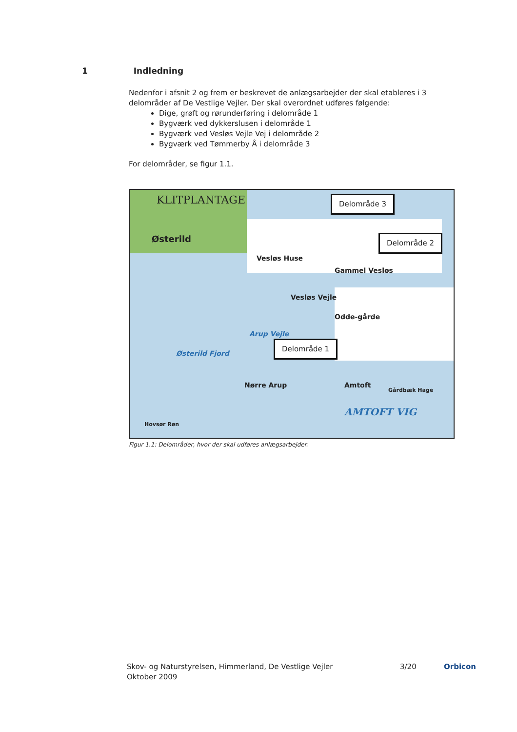1 Indledning
Nedenfor i afsnit 2 og frem er beskrevet de anlægsarbejder der skal etableres i 3 delområder af De Vestlige Vejler. Der skal overordnet udføres følgende:
Dige, grøft og rørunderføring i delområde 1
Bygværk ved dykkerslusen i delområde 1
Bygværk ved Vesløs Vejle Vej i delområde 2
Bygværk ved Tømmerby Å i delområde 3
For delområder, se figur 1.1.
KLITPLANTAGE
Østerild
Vesløs Huse
Gammel Vesløs
Vesløs Vejle
Odde-gårde
Arup Vejle
Østerild Fjord
Nørre Arup Amtoft Gårdbæk Hage
AMTOFT VIG
Hovsør Røn
Delområde 3
Delområde 2
Delområde 1
Figur 1.1: Delområder, hvor der skal udføres anlægsarbejder.
Skov- og Naturstyrelsen, Himmerland, De Vestlige Vejler
Oktober 2009
3/20 Orbicon